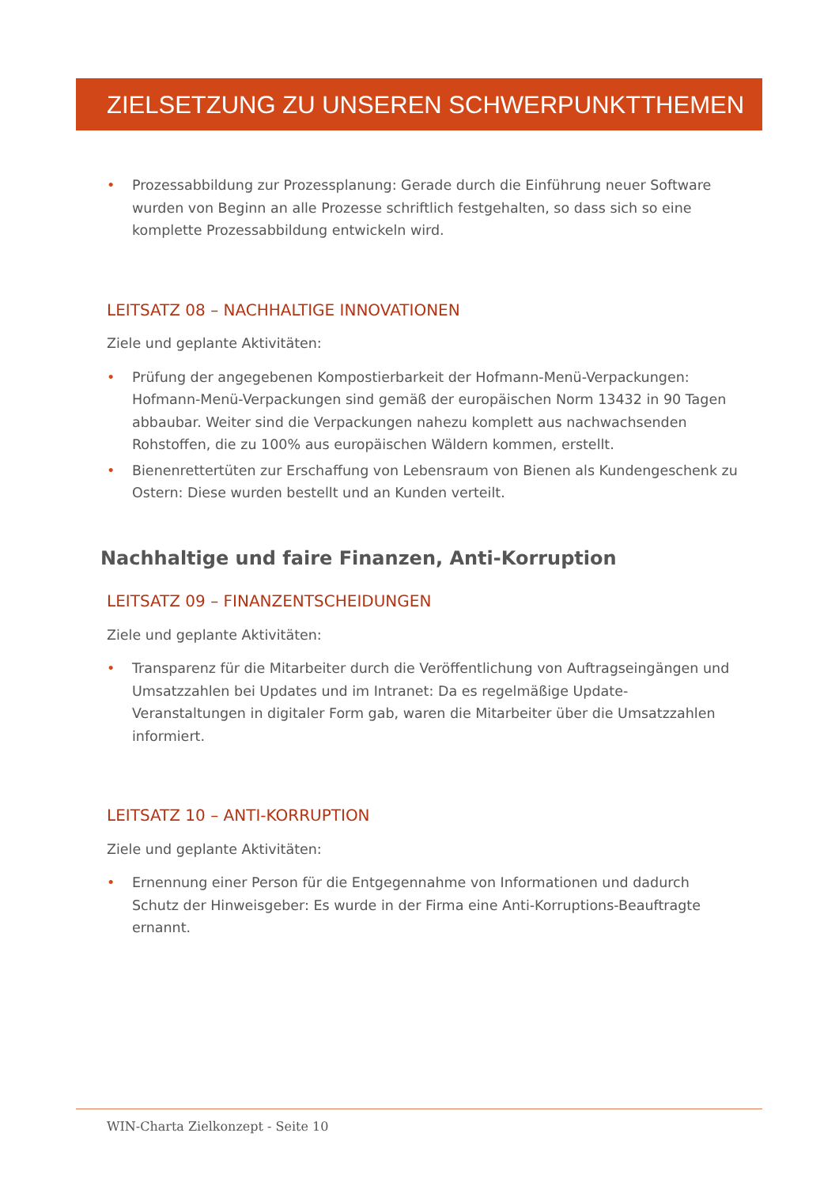ZIELSETZUNG ZU UNSEREN SCHWERPUNKTTHEMEN
• Prozessabbildung zur Prozessplanung: Gerade durch die Einführung neuer Software wurden von Beginn an alle Prozesse schriftlich festgehalten, so dass sich so eine komplette Prozessabbildung entwickeln wird.
LEITSATZ 08 – NACHHALTIGE INNOVATIONEN
Ziele und geplante Aktivitäten:
• Prüfung der angegebenen Kompostierbarkeit der Hofmann-Menü-Verpackungen: Hofmann-Menü-Verpackungen sind gemäß der europäischen Norm 13432 in 90 Tagen abbaubar. Weiter sind die Verpackungen nahezu komplett aus nachwachsenden Rohstoffen, die zu 100% aus europäischen Wäldern kommen, erstellt.
• Bienenrettertüten zur Erschaffung von Lebensraum von Bienen als Kundengeschenk zu Ostern: Diese wurden bestellt und an Kunden verteilt.
Nachhaltige und faire Finanzen, Anti-Korruption
LEITSATZ 09 – FINANZENTSCHEIDUNGEN
Ziele und geplante Aktivitäten:
• Transparenz für die Mitarbeiter durch die Veröffentlichung von Auftragseingängen und Umsatzzahlen bei Updates und im Intranet: Da es regelmäßige Update-Veranstaltungen in digitaler Form gab, waren die Mitarbeiter über die Umsatzzahlen informiert.
LEITSATZ 10 – ANTI-KORRUPTION
Ziele und geplante Aktivitäten:
• Ernennung einer Person für die Entgegennahme von Informationen und dadurch Schutz der Hinweisgeber: Es wurde in der Firma eine Anti-Korruptions-Beauftragte ernannt.
WIN-Charta Zielkonzept - Seite 10